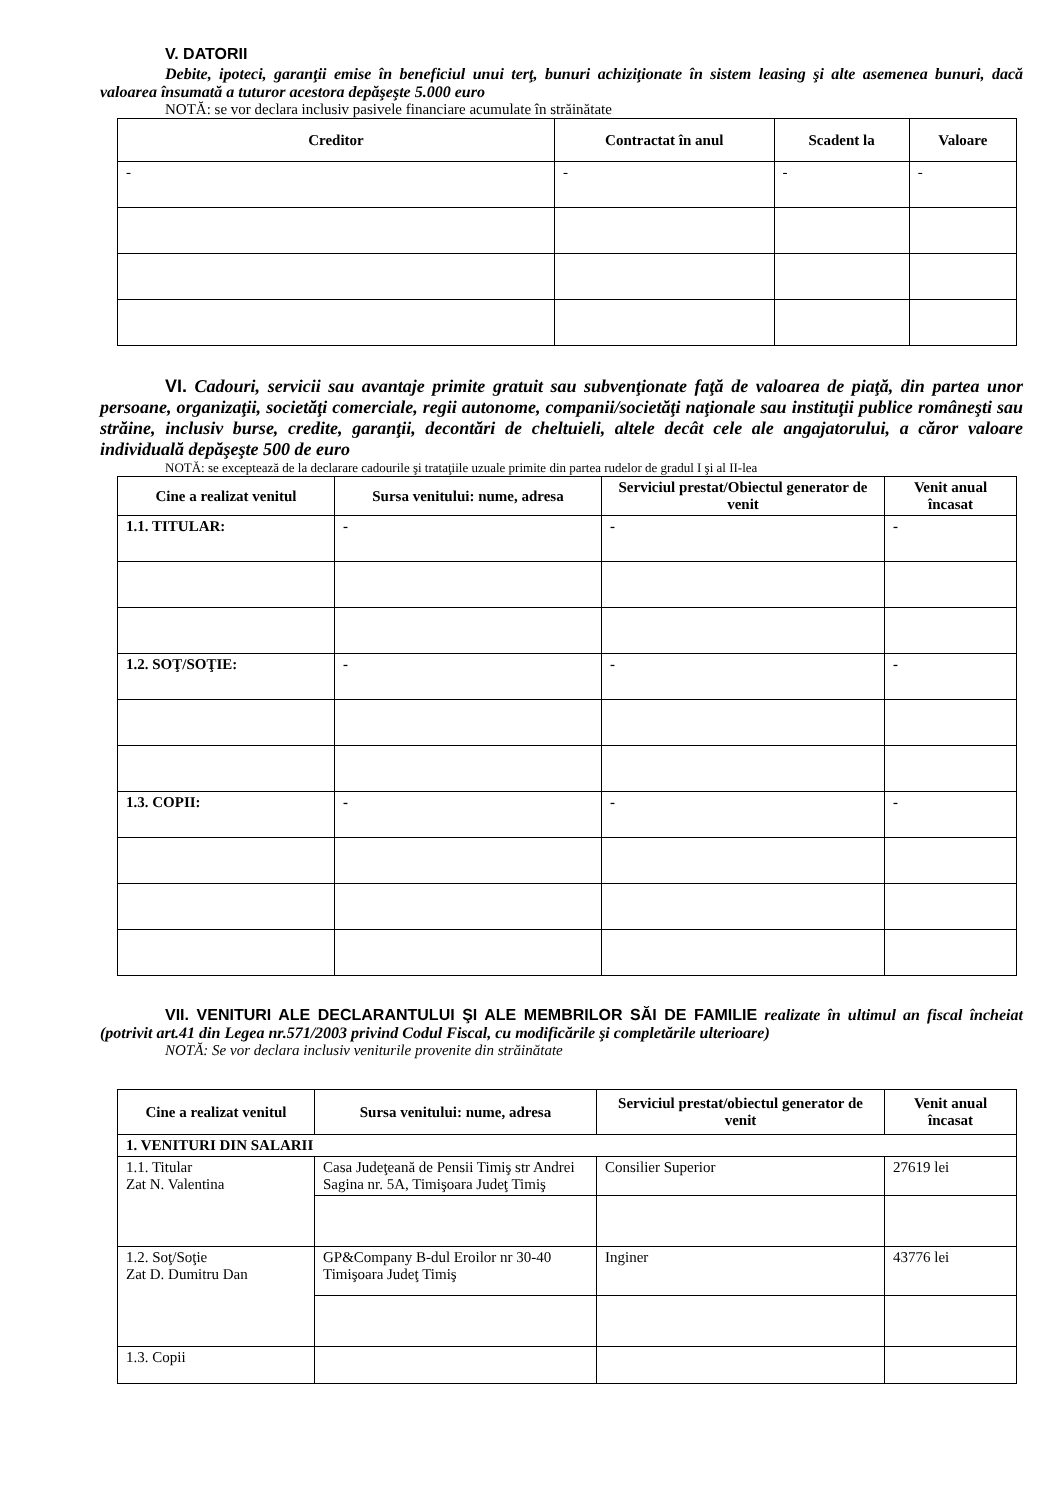V. DATORII
Debite, ipoteci, garanţii emise în beneficiul unui terţ, bunuri achiziţionate în sistem leasing şi alte asemenea bunuri, dacă valoarea însumată a tuturor acestora depăşeşte 5.000 euro
NOTĂ: se vor declara inclusiv pasivele financiare acumulate în străinătate
| Creditor | Contractat în anul | Scadent la | Valoare |
| --- | --- | --- | --- |
| - | - | - | - |
VI. Cadouri, servicii sau avantaje primite gratuit sau subvenţionate faţă de valoarea de piaţă, din partea unor persoane, organizaţii, societăţi comerciale, regii autonome, companii/societăţi naţionale sau instituţii publice româneşti sau străine, inclusiv burse, credite, garanţii, decontări de cheltuieli, altele decât cele ale angajatorului, a căror valoare individuală depăşeşte 500 de euro
NOTĂ: se exceptează de la declarare cadourile şi trataţiile uzuale primite din partea rudelor de gradul I şi al II-lea
| Cine a realizat venitul | Sursa venitului: nume, adresa | Serviciul prestat/Obiectul generator de venit | Venit anual încasat |
| --- | --- | --- | --- |
| 1.1. TITULAR: | - | - | - |
| 1.2. SOŢ/SOŢIE: | - | - | - |
| 1.3. COPII: | - | - | - |
VII. VENITURI ALE DECLARANTULUI ŞI ALE MEMBRILOR SĂI DE FAMILIE realizate în ultimul an fiscal încheiat (potrivit art.41 din Legea nr.571/2003 privind Codul Fiscal, cu modificările şi completările ulterioare)
NOTĂ: Se vor declara inclusiv veniturile provenite din străinătate
| Cine a realizat venitul | Sursa venitului: nume, adresa | Serviciul prestat/obiectul generator de venit | Venit anual încasat |
| --- | --- | --- | --- |
| 1. VENITURI DIN SALARII | | | |
| 1.1. Titular Zat N. Valentina | Casa Judeţeană de Pensii Timiş str Andrei Sagina nr. 5A, Timişoara Judeţ Timiş | Consilier Superior | 27619 lei |
| 1.2. Soţ/Soţie Zat D. Dumitru Dan | GP&Company B-dul Eroilor nr 30-40 Timişoara Judeţ Timiş | Inginer | 43776 lei |
| 1.3. Copii | | | |